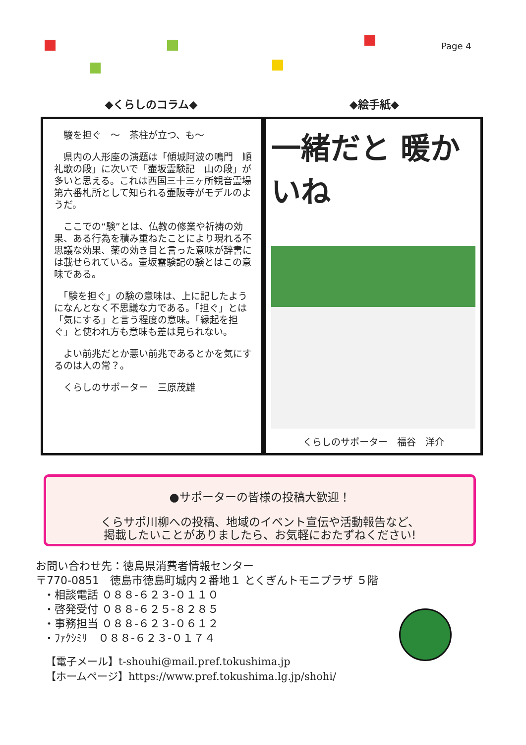Page 4
◆くらしのコラム◆ ◆絵手紙◆
　駿を担ぐ　～　茶柱が立つ、も～
　県内の人形座の演題は「傾城阿波の鳴門　順礼歌の段」に次いで「壷坂霊験記　山の段」が多いと思える。これは西国三十三ヶ所観音霊場第六番札所として知られる壷阪寺がモデルのようだ。
　ここでの“験”とは、仏教の修業や祈祷の効果、ある行為を積み重ねたことにより現れる不思議な効果、薬の効き目と言った意味が辞書には載せられている。壷坂霊験記の験とはこの意味である。
　「験を担ぐ」の験の意味は、上に記したようになんとなく不思議な力である。「担ぐ」とは「気にする」と言う程度の意味。「縁起を担ぐ」と使われ方も意味も差は見られない。
　よい前兆だとか悪い前兆であるとかを気にするのは人の常？。
　くらしのサポーター　三原茂雄
一緒だと 暖かいね
くらしのサポーター　福谷　洋介
●サポーターの皆様の投稿大歓迎！
くらサポ川柳への投稿、地域のイベント宣伝や活動報告など、
掲載したいことがありましたら、お気軽におたずねください!
お問い合わせ先：徳島県消費者情報センター
〒770-0851　徳島市徳島町城内２番地１ とくぎんトモニプラザ ５階
・相談電話 ０８８-６２３-０１１０
・啓発受付 ０８８-６２５-８２８５
・事務担当 ０８８-６２３-０６１２
・ﾌｧｸｼﾐﾘ　０８８-６２３-０１７４
【電子メール】t-shouhi@mail.pref.tokushima.jp
【ホームページ】https://www.pref.tokushima.lg.jp/shohi/